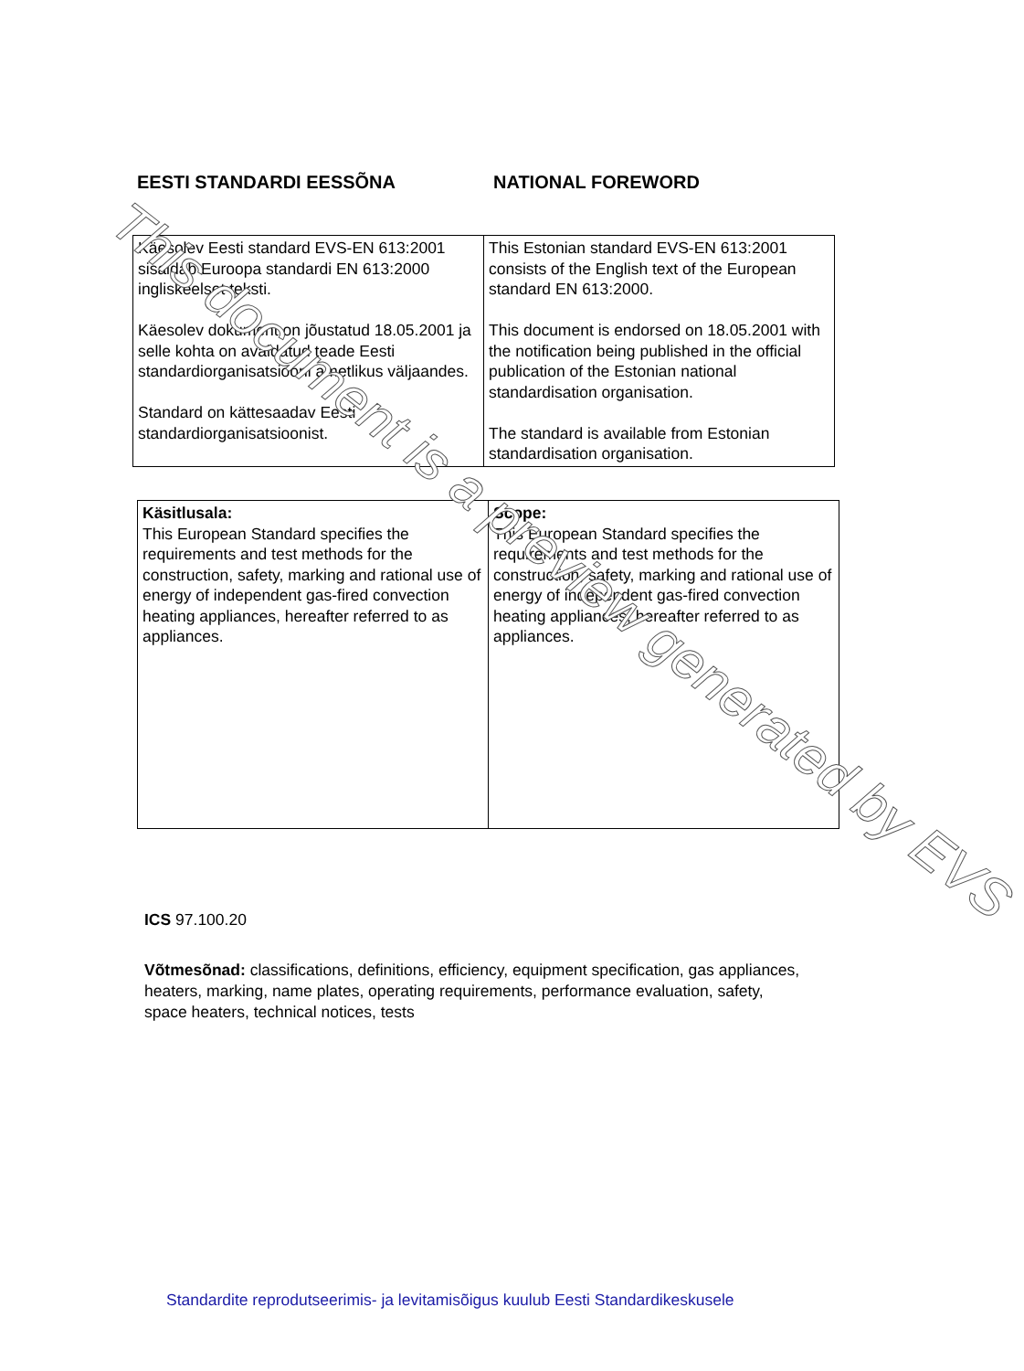EESTI STANDARDI EESSÕNA NATIONAL FOREWORD
| Käesolev Eesti standard EVS-EN 613:2001 sisaldab Euroopa standardi EN 613:2000 ingliskeelset teksti. Käesolev dokument on jõustatud 18.05.2001 ja selle kohta on avaldatud teade Eesti standardiorganisatsiooni ametlikus väljaandes. Standard on kättesaadav Eesti standardiorganisatsioonist. | This Estonian standard EVS-EN 613:2001 consists of the English text of the European standard EN 613:2000. This document is endorsed on 18.05.2001 with the notification being published in the official publication of the Estonian national standardisation organisation. The standard is available from Estonian standardisation organisation. |
| Käsitlusala: This European Standard specifies the requirements and test methods for the construction, safety, marking and rational use of energy of independent gas-fired convection heating appliances, hereafter referred to as appliances. | Scope: This European Standard specifies the requirements and test methods for the construction, safety, marking and rational use of energy of independent gas-fired convection heating appliances, hereafter referred to as appliances. |
ICS 97.100.20
Võtmesõnad: classifications, definitions, efficiency, equipment specification, gas appliances, heaters, marking, name plates, operating requirements, performance evaluation, safety, space heaters, technical notices, tests
Standardite reprodutseerimis- ja levitamisõigus kuulub Eesti Standardikeskusele
This document is a preview generated by EVS